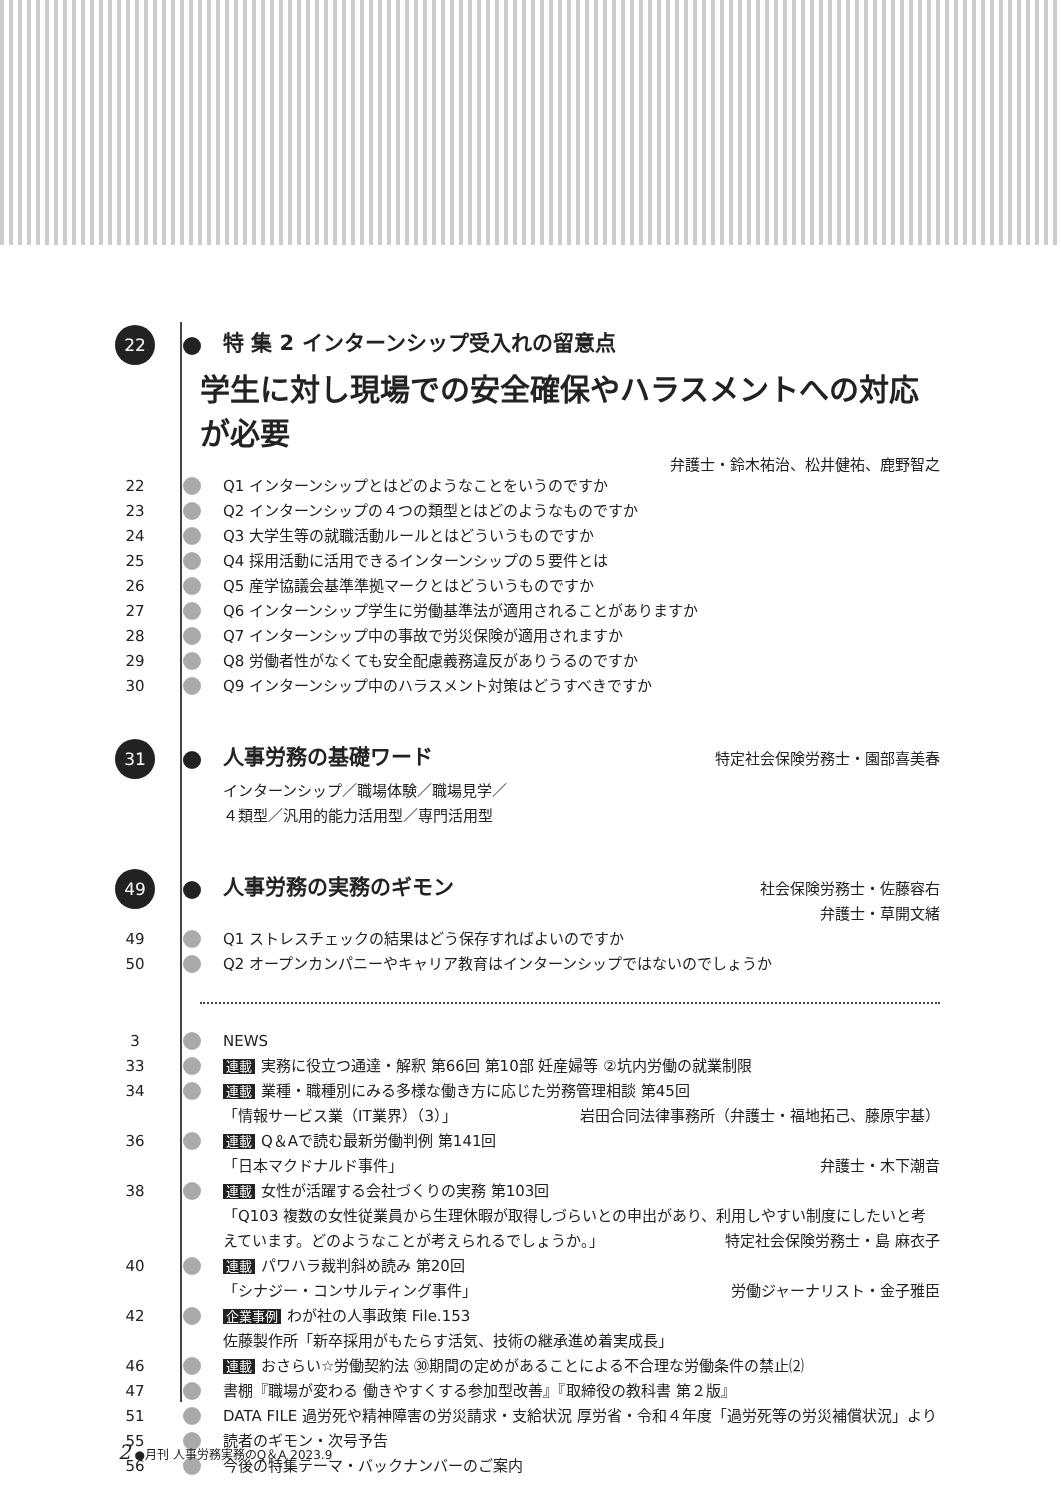22
特 集 2 インターンシップ受入れの留意点
学生に対し現場での安全確保やハラスメントへの対応が必要
弁護士・鈴木祐治、松井健祐、鹿野智之
22 Q1 インターンシップとはどのようなことをいうのですか
23 Q2 インターンシップの４つの類型とはどのようなものですか
24 Q3 大学生等の就職活動ルールとはどういうものですか
25 Q4 採用活動に活用できるインターンシップの５要件とは
26 Q5 産学協議会基準準拠マークとはどういうものですか
27 Q6 インターンシップ学生に労働基準法が適用されることがありますか
28 Q7 インターンシップ中の事故で労災保険が適用されますか
29 Q8 労働者性がなくても安全配慮義務違反がありうるのですか
30 Q9 インターンシップ中のハラスメント対策はどうすべきですか
31
人事労務の基礎ワード
特定社会保険労務士・園部喜美春
インターンシップ／職場体験／職場見学／
４類型／汎用的能力活用型／専門活用型
49
人事労務の実務のギモン
社会保険労務士・佐藤容右
弁護士・草開文緒
49 Q1 ストレスチェックの結果はどう保存すればよいのですか
50 Q2 オープンカンパニーやキャリア教育はインターンシップではないのでしょうか
3 NEWS
33
連載 実務に役立つ通達・解釈 第66回 第10部 妊産婦等 ②坑内労働の就業制限
34
連載 業種・職種別にみる多様な働き方に応じた労務管理相談 第45回
「情報サービス業（IT業界）（3）」 岩田合同法律事務所（弁護士・福地拓己、藤原宇基）
36
連載 Q＆Aで読む最新労働判例 第141回
「日本マクドナルド事件」 弁護士・木下潮音
38
連載 女性が活躍する会社づくりの実務 第103回
「Q103 複数の女性従業員から生理休暇が取得しづらいとの申出があり、利用しやすい制度にしたいと考えています。どのようなことが考えられるでしょうか。」 特定社会保険労務士・島 麻衣子
40
連載 パワハラ裁判斜め読み 第20回
「シナジー・コンサルティング事件」 労働ジャーナリスト・金子雅臣
42
企業事例 わが社の人事政策 File.153
佐藤製作所「新卒採用がもたらす活気、技術の継承進め着実成長」
46
連載 おさらい☆労働契約法 ㉚期間の定めがあることによる不合理な労働条件の禁止⑵
47 書棚『職場が変わる 働きやすくする参加型改善』『取締役の教科書 第２版』
51 DATA FILE 過労死や精神障害の労災請求・支給状況 厚労省・令和４年度「過労死等の労災補償状況」より
55 読者のギモン・次号予告
56 今後の特集テーマ・バックナンバーのご案内
2 ●月刊 人事労務実務のQ＆A 2023.9